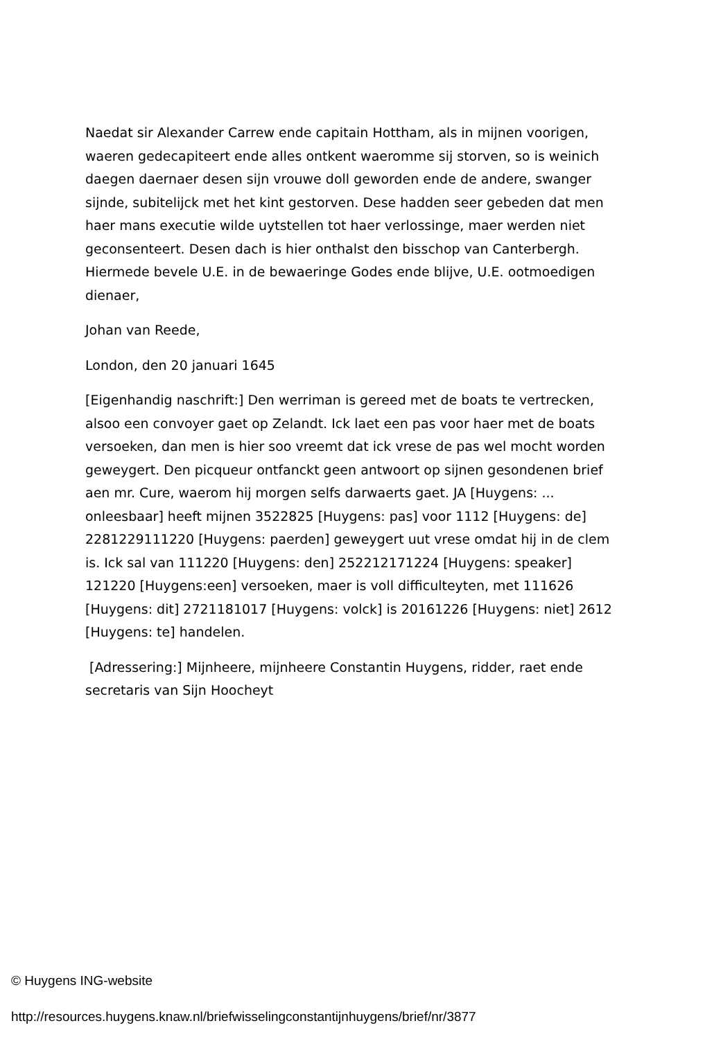Naedat sir Alexander Carrew ende capitain Hottham, als in mijnen voorigen, waeren gedecapiteert ende alles ontkent waeromme sij storven, so is weinich daegen daernaer desen sijn vrouwe doll geworden ende de andere, swanger sijnde, subitelijck met het kint gestorven. Dese hadden seer gebeden dat men haer mans executie wilde uytstellen tot haer verlossinge, maer werden niet geconsenteert. Desen dach is hier onthalst den bisschop van Canterbergh. Hiermede bevele U.E. in de bewaeringe Godes ende blijve, U.E. ootmoedigen dienaer,
Johan van Reede,
London, den 20 januari 1645
[Eigenhandig naschrift:] Den werriman is gereed met de boats te vertrecken, alsoo een convoyer gaet op Zelandt. Ick laet een pas voor haer met de boats versoeken, dan men is hier soo vreemt dat ick vrese de pas wel mocht worden geweygert. Den picqueur ontfanckt geen antwoort op sijnen gesondenen brief aen mr. Cure, waerom hij morgen selfs darwaerts gaet. JA [Huygens: ... onleesbaar] heeft mijnen 3522825 [Huygens: pas] voor 1112 [Huygens: de] 2281229111220 [Huygens: paerden] geweygert uut vrese omdat hij in de clem is. Ick sal van 111220 [Huygens: den] 252212171224 [Huygens: speaker] 121220 [Huygens:een] versoeken, maer is voll difficulteyten, met 111626 [Huygens: dit] 2721181017 [Huygens: volck] is 20161226 [Huygens: niet] 2612 [Huygens: te] handelen.
[Adressering:] Mijnheere, mijnheere Constantin Huygens, ridder, raet ende secretaris van Sijn Hoocheyt
© Huygens ING-website
http://resources.huygens.knaw.nl/briefwisselingconstantijnhuygens/brief/nr/3877